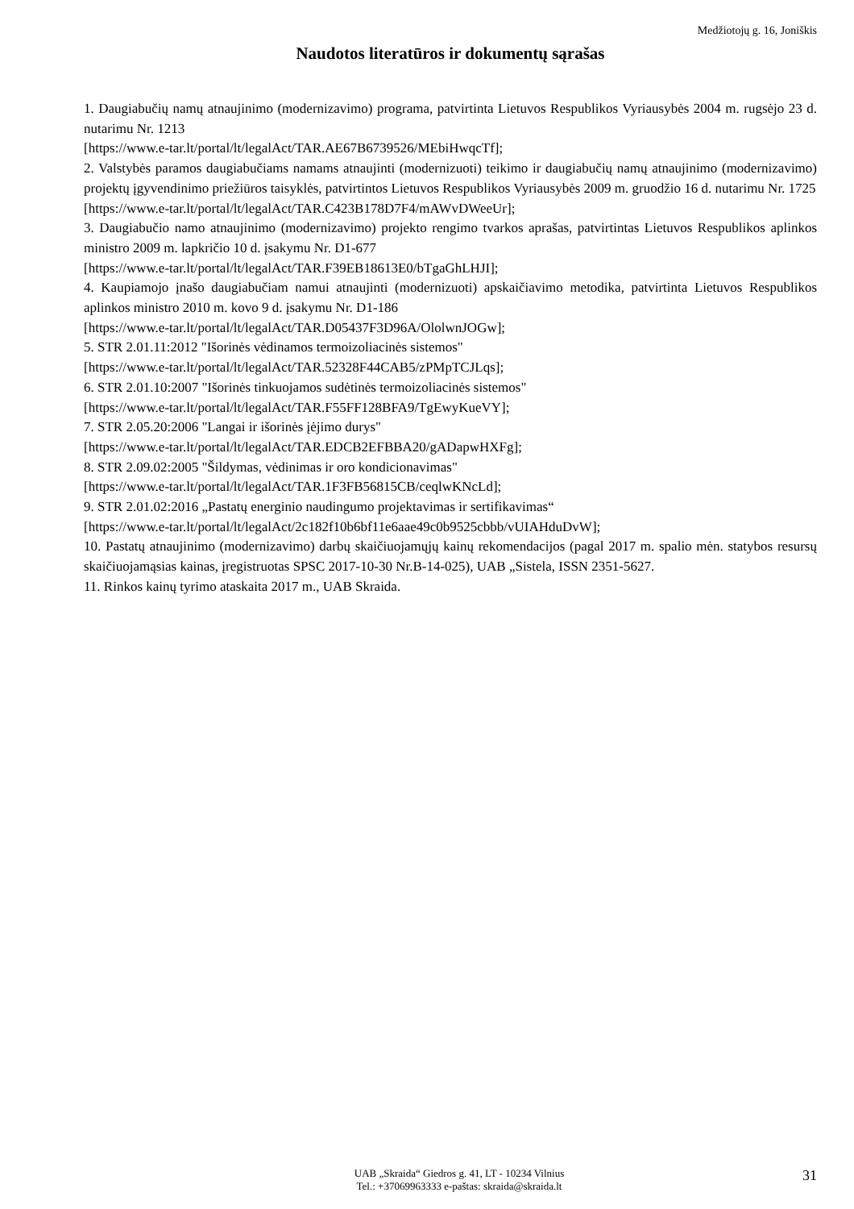Medžiotojų g. 16, Joniškis
Naudotos literatūros ir dokumentų sąrašas
1. Daugiabučių namų atnaujinimo (modernizavimo) programa, patvirtinta Lietuvos Respublikos Vyriausybės 2004 m. rugsėjo 23 d. nutarimu Nr. 1213
[https://www.e-tar.lt/portal/lt/legalAct/TAR.AE67B6739526/MEbiHwqcTf];
2. Valstybės paramos daugiabučiams namams atnaujinti (modernizuoti) teikimo ir daugiabučių namų atnaujinimo (modernizavimo) projektų įgyvendinimo priežiūros taisyklės, patvirtintos Lietuvos Respublikos Vyriausybės 2009 m. gruodžio 16 d. nutarimu Nr. 1725
[https://www.e-tar.lt/portal/lt/legalAct/TAR.C423B178D7F4/mAWvDWeeUr];
3. Daugiabučio namo atnaujinimo (modernizavimo) projekto rengimo tvarkos aprašas, patvirtintas Lietuvos Respublikos aplinkos ministro 2009 m. lapkričio 10 d. įsakymu Nr. D1-677
[https://www.e-tar.lt/portal/lt/legalAct/TAR.F39EB18613E0/bTgaGhLHJI];
4. Kaupiamojo įnašo daugiabučiam namui atnaujinti (modernizuoti) apskaičiavimo metodika, patvirtinta Lietuvos Respublikos aplinkos ministro 2010 m. kovo 9 d. įsakymu Nr. D1-186
[https://www.e-tar.lt/portal/lt/legalAct/TAR.D05437F3D96A/OlolwnJOGw];
5. STR 2.01.11:2012 "Išorinės vėdinamos termoizoliacinės sistemos"
[https://www.e-tar.lt/portal/lt/legalAct/TAR.52328F44CAB5/zPMpTCJLqs];
6. STR 2.01.10:2007 "Išorinės tinkuojamos sudėtinės termoizoliacinės sistemos"
[https://www.e-tar.lt/portal/lt/legalAct/TAR.F55FF128BFA9/TgEwyKueVY];
7. STR 2.05.20:2006 "Langai ir išorinės įėjimo durys"
[https://www.e-tar.lt/portal/lt/legalAct/TAR.EDCB2EFBBA20/gADapwHXFg];
8. STR 2.09.02:2005 "Šildymas, vėdinimas ir oro kondicionavimas"
[https://www.e-tar.lt/portal/lt/legalAct/TAR.1F3FB56815CB/ceqlwKNcLd];
9. STR 2.01.02:2016 „Pastatų energinio naudingumo projektavimas ir sertifikavimas“
[https://www.e-tar.lt/portal/lt/legalAct/2c182f10b6bf11e6aae49c0b9525cbbb/vUIAHduDvW];
10. Pastatų atnaujinimo (modernizavimo) darbų skaičiuojamųjų kainų rekomendacijos (pagal 2017 m. spalio mėn. statybos resursų skaičiuojamąsias kainas, įregistruotas SPSC 2017-10-30 Nr.B-14-025), UAB „Sistela, ISSN 2351-5627.
11. Rinkos kainų tyrimo ataskaita 2017 m., UAB Skraida.
UAB „Skraida“ Giedros g. 41, LT - 10234 Vilnius
Tel.: +37069963333 e-paštas: skraida@skraida.lt
31